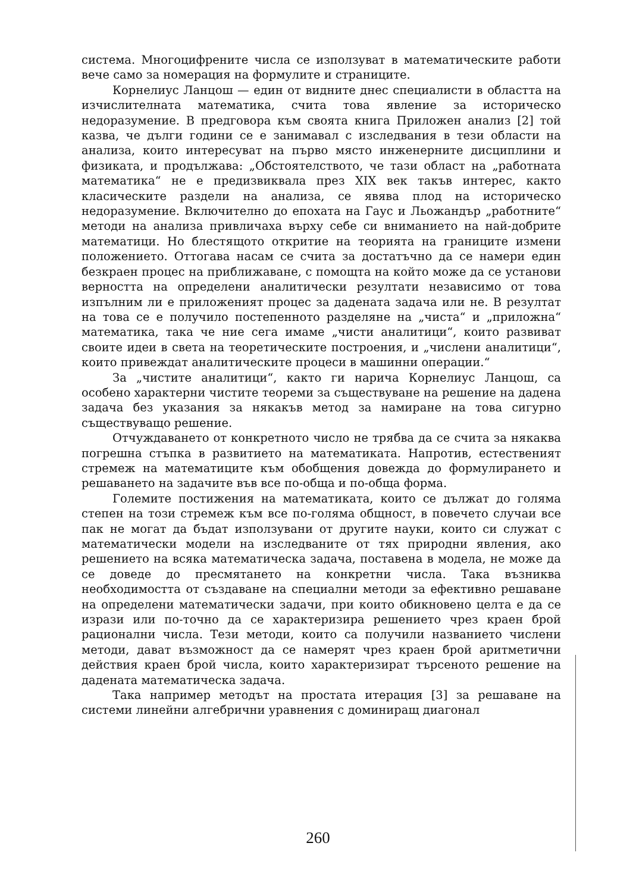система. Многоцифрените числа се използуват в математическите работи вече само за номерация на формулите и страниците.
Корнелиус Ланцош — един от видните днес специалисти в областта на изчислителната математика, счита това явление за историческо недоразумение. В предговора към своята книга Приложен анализ [2] той казва, че дълги години се е занимавал с изследвания в тези области на анализа, които интересуват на първо място инженерните дисциплини и физиката, и продължава: „Обстоятелството, че тази област на „работната математика“ не е предизвиквала през XIX век такъв интерес, както класическите раздели на анализа, се явява плод на историческо недоразумение. Включително до епохата на Гаус и Льожандър „работните“ методи на анализа привличаха върху себе си вниманието на най-добрите математици. Но блестящото откритие на теорията на границите измени положението. Оттогава насам се счита за достатъчно да се намери един безкраен процес на приближаване, с помощта на който може да се установи верността на определени аналитически резултати независимо от това изпълним ли е приложеният процес за дадената задача или не. В резултат на това се е получило постепенното разделяне на „чиста“ и „приложна“ математика, така че ние сега имаме „чисти аналитици“, които развиват своите идеи в света на теоретическите построения, и „числени аналитици“, които привеждат аналитическите процеси в машинни операции.“
За „чистите аналитици“, както ги нарича Корнелиус Ланцош, са особено характерни чистите теореми за съществуване на решение на дадена задача без указания за някакъв метод за намиране на това сигурно съществуващо решение.
Отчуждаването от конкретното число не трябва да се счита за някаква погрешна стъпка в развитието на математиката. Напротив, естественият стремеж на математиците към обобщения довежда до формулирането и решаването на задачите във все по-обща и по-обща форма.
Големите постижения на математиката, които се дължат до голяма степен на този стремеж към все по-голяма общност, в повечето случаи все пак не могат да бъдат използувани от другите науки, които си служат с математически модели на изследваните от тях природни явления, ако решението на всяка математическа задача, поставена в модела, не може да се доведе до пресмятането на конкретни числа. Така възниква необходимостта от създаване на специални методи за ефективно решаване на определени математически задачи, при които обикновено целта е да се изрази или по-точно да се характеризира решението чрез краен брой рационални числа. Тези методи, които са получили названието числени методи, дават възможност да се намерят чрез краен брой аритметични действия краен брой числа, които характеризират търсеното решение на дадената математическа задача.
Така например методът на простата итерация [3] за решаване на системи линейни алгебрични уравнения с доминиращ диагонал
260